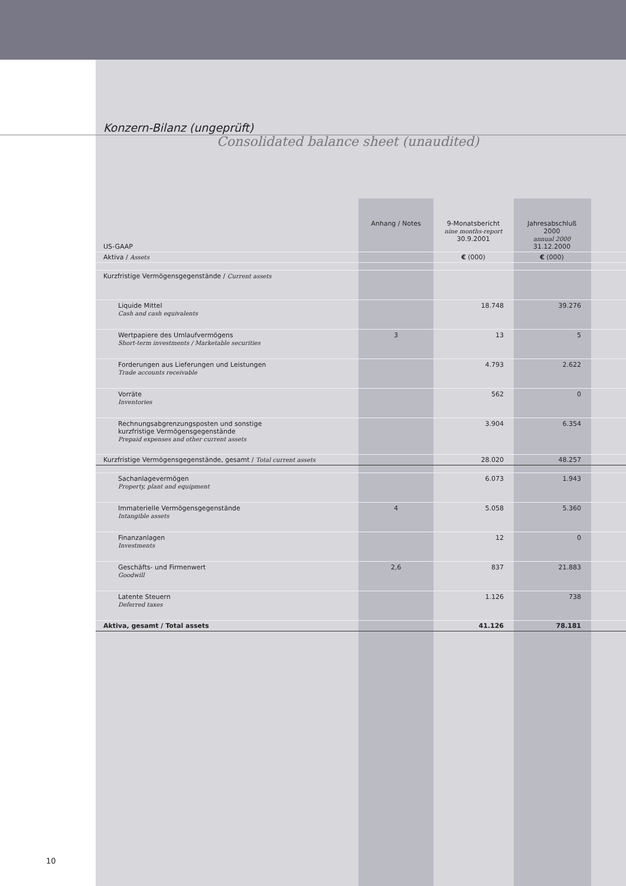Konzern-Bilanz (ungeprüft)
Consolidated balance sheet (unaudited)
| US-GAAP | Anhang / Notes | 9-Monatsbericht nine months-report 30.9.2001 | Jahresabschluß 2000 annual 2000 31.12.2000 | |
| --- | --- | --- | --- | --- |
| Aktiva / Assets | | € (000) | € (000) | |
| Kurzfristige Vermögensgegenstände / Current assets | | | | |
| Liquide Mittel Cash and cash equivalents | | 18.748 | 39.276 | |
| Wertpapiere des Umlaufvermögens Short-term investments / Marketable securities | 3 | 13 | 5 | |
| Forderungen aus Lieferungen und Leistungen Trade accounts receivable | | 4.793 | 2.622 | |
| Vorräte Inventories | | 562 | 0 | |
| Rechnungsabgrenzungsposten und sonstige kurzfristige Vermögensgegenstände Prepaid expenses and other current assets | | 3.904 | 6.354 | |
| Kurzfristige Vermögensgegenstände, gesamt / Total current assets | | 28.020 | 48.257 | |
| Sachanlagevermögen Property, plant and equipment | | 6.073 | 1.943 | |
| Immaterielle Vermögensgegenstände Intangible assets | 4 | 5.058 | 5.360 | |
| Finanzanlagen Investments | | 12 | 0 | |
| Geschäfts- und Firmenwert Goodwill | 2,6 | 837 | 21.883 | |
| Latente Steuern Deferred taxes | | 1.126 | 738 | |
| Aktiva, gesamt / Total assets | | 41.126 | 78.181 | |
10